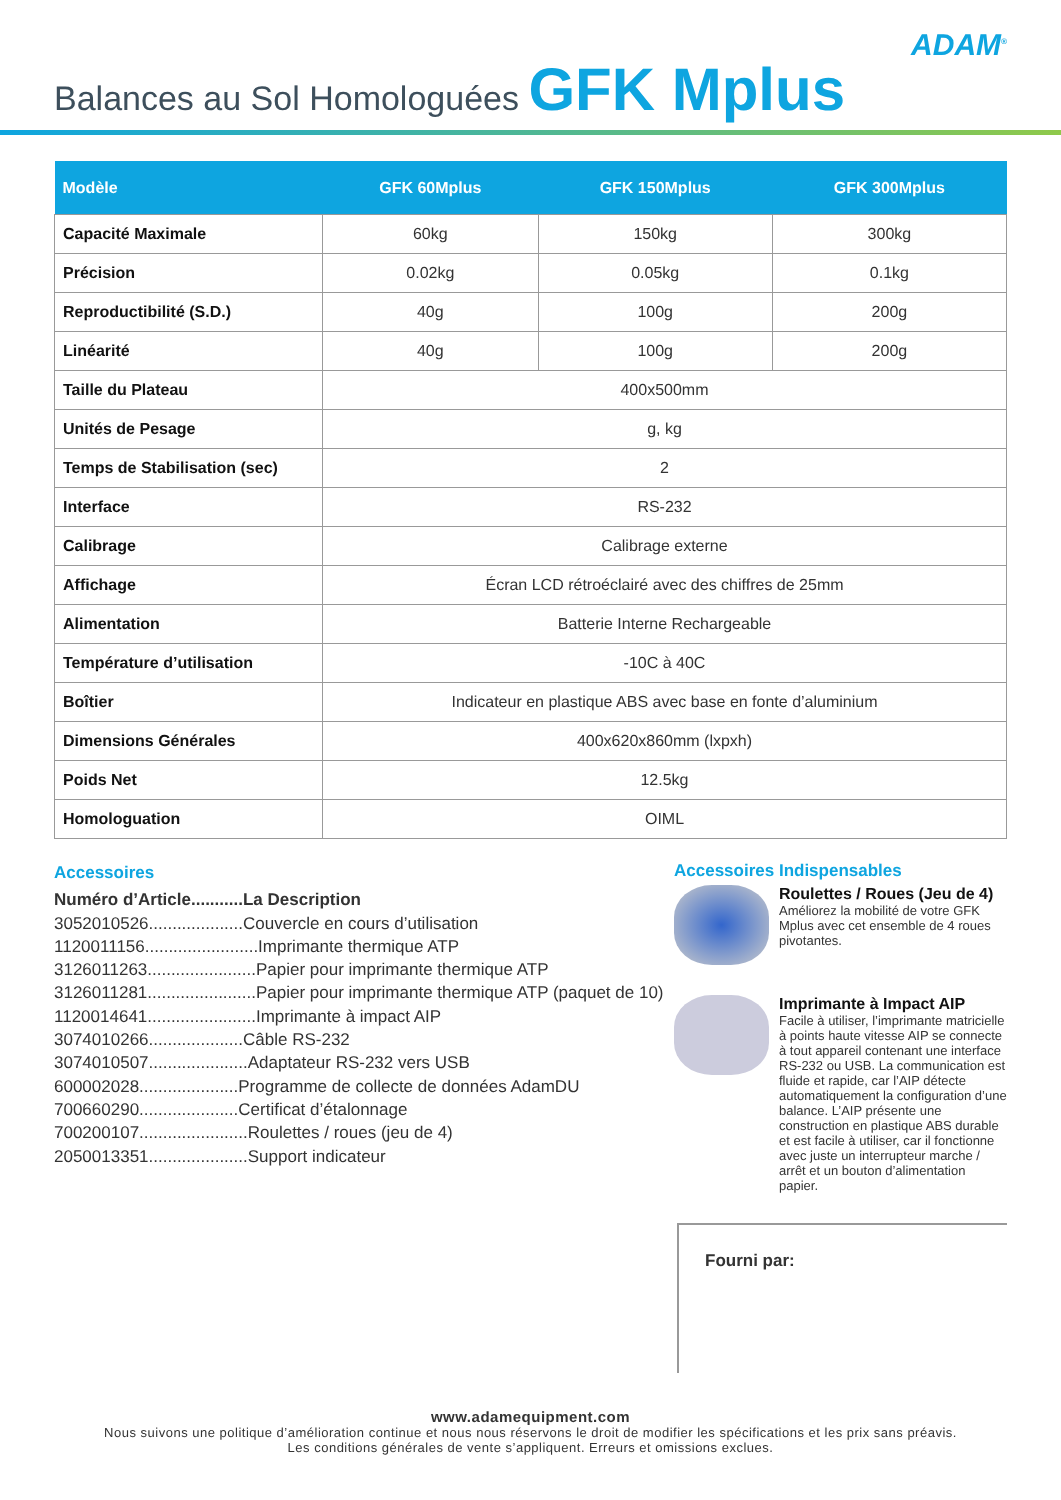ADAM<sup>®</sup>
Balances au Sol Homologuées GFK Mplus
| Modèle | GFK 60Mplus | GFK 150Mplus | GFK 300Mplus |
| --- | --- | --- | --- |
| Capacité Maximale | 60kg | 150kg | 300kg |
| Précision | 0.02kg | 0.05kg | 0.1kg |
| Reproductibilité (S.D.) | 40g | 100g | 200g |
| Linéarité | 40g | 100g | 200g |
| Taille du Plateau | 400x500mm | | |
| Unités de Pesage | g, kg | | |
| Temps de Stabilisation (sec) | 2 | | |
| Interface | RS-232 | | |
| Calibrage | Calibrage externe | | |
| Affichage | Écran LCD rétroéclairé avec des chiffres de 25mm | | |
| Alimentation | Batterie Interne Rechargeable | | |
| Température d’utilisation | -10C à 40C | | |
| Boîtier | Indicateur en plastique ABS avec base en fonte d’aluminium | | |
| Dimensions Générales | 400x620x860mm (lxpxh) | | |
| Poids Net | 12.5kg | | |
| Homologuation | OIML | | |
Accessoires
Numéro d’Article...........La Description
3052010526....................Couvercle en cours d’utilisation
1120011156........................Imprimante thermique ATP
3126011263.......................Papier pour imprimante thermique ATP
3126011281.......................Papier pour imprimante thermique ATP (paquet de 10)
1120014641.......................Imprimante à impact AIP
3074010266....................Câble RS-232
3074010507.....................Adaptateur RS-232 vers USB
600002028.....................Programme de collecte de données AdamDU
700660290.....................Certificat d’étalonnage
700200107.......................Roulettes / roues (jeu de 4)
2050013351.....................Support indicateur
Accessoires Indispensables
Roulettes / Roues (Jeu de 4)
Améliorez la mobilité de votre GFK Mplus avec cet ensemble de 4 roues pivotantes.
Imprimante à Impact AIP
Facile à utiliser, l’imprimante matricielle à points haute vitesse AIP se connecte à tout appareil contenant une interface RS-232 ou USB. La communication est fluide et rapide, car l’AIP détecte automatiquement la configuration d’une balance. L’AIP présente une construction en plastique ABS durable et est facile à utiliser, car il fonctionne avec juste un interrupteur marche / arrêt et un bouton d’alimentation papier.
Fourni par:
www.adamequipment.com
Nous suivons une politique d’amélioration continue et nous nous réservons le droit de modifier les spécifications et les prix sans préavis.
Les conditions générales de vente s’appliquent. Erreurs et omissions exclues.